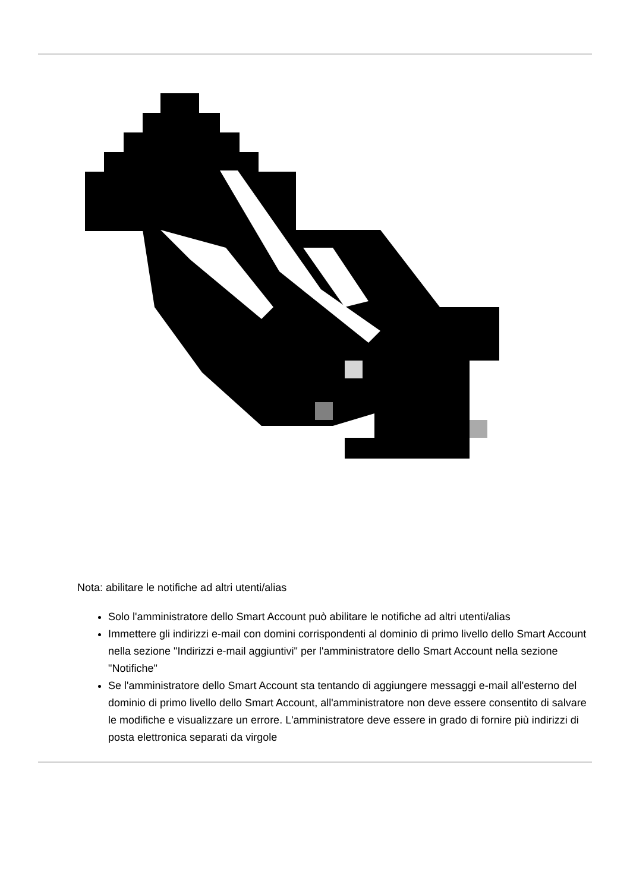Nota: abilitare le notifiche ad altri utenti/alias
Solo l'amministratore dello Smart Account può abilitare le notifiche ad altri utenti/alias
Immettere gli indirizzi e-mail con domini corrispondenti al dominio di primo livello dello Smart Account nella sezione "Indirizzi e-mail aggiuntivi" per l'amministratore dello Smart Account nella sezione "Notifiche"
Se l'amministratore dello Smart Account sta tentando di aggiungere messaggi e-mail all'esterno del dominio di primo livello dello Smart Account, all'amministratore non deve essere consentito di salvare le modifiche e visualizzare un errore. L'amministratore deve essere in grado di fornire più indirizzi di posta elettronica separati da virgole